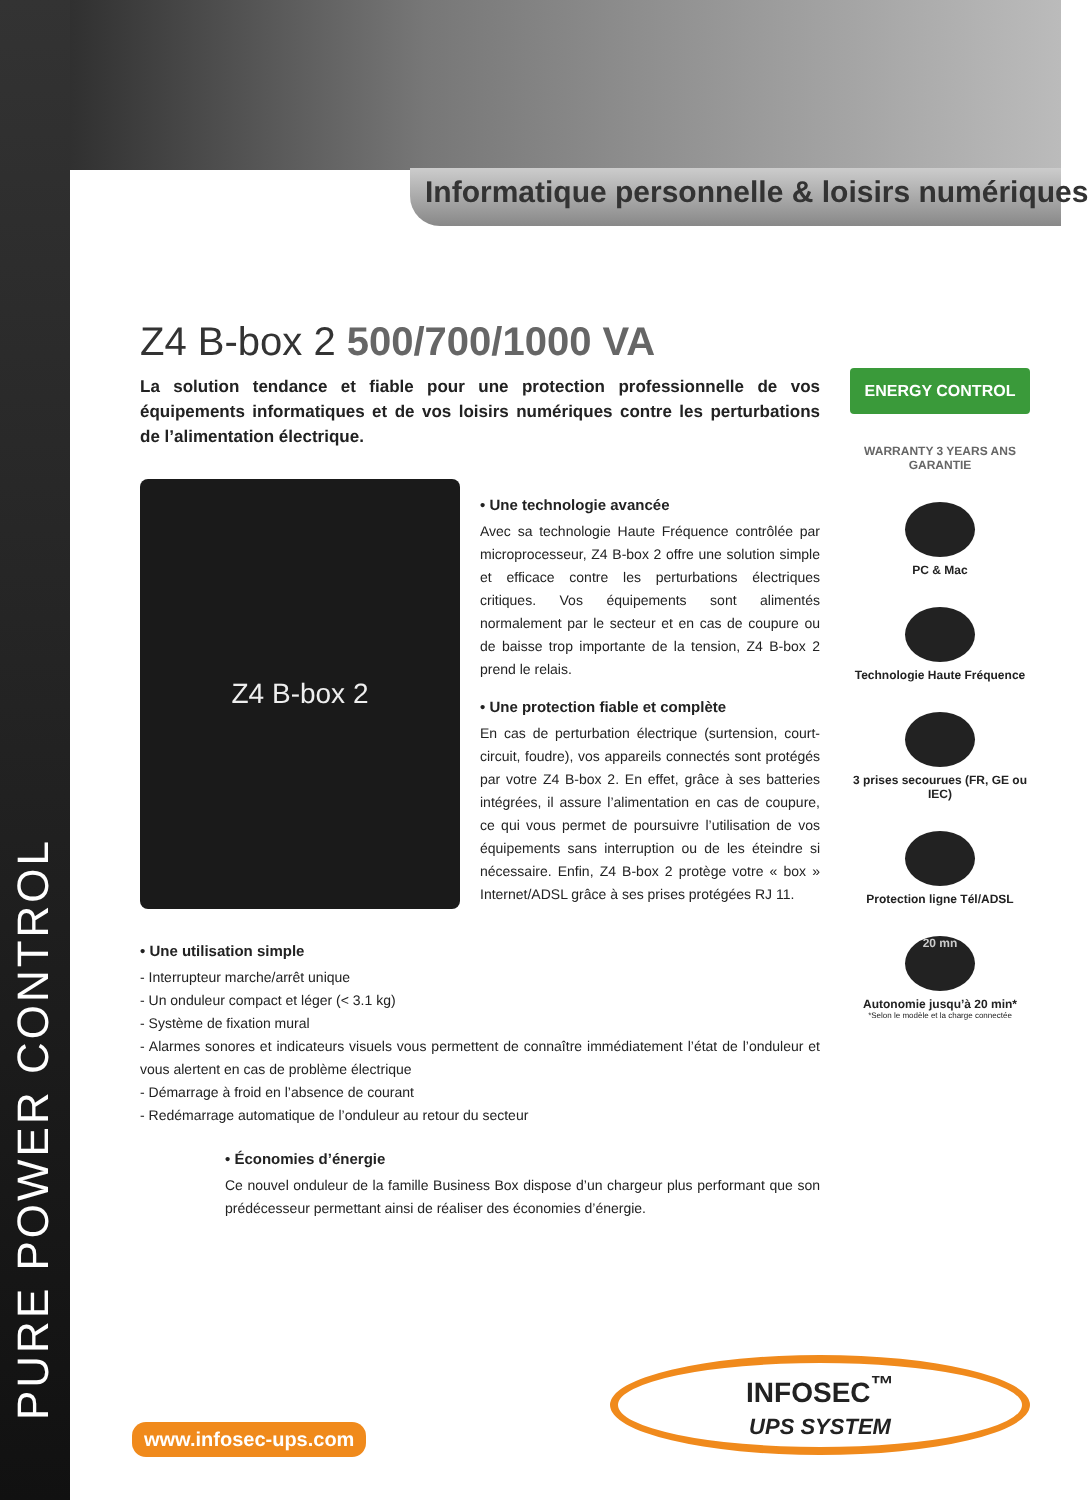PURE POWER CONTROL
Informatique personnelle & loisirs numériques
Z4 B-box 2 500/700/1000 VA
La solution tendance et fiable pour une protection professionnelle de vos équipements informatiques et de vos loisirs numériques contre les perturbations de l’alimentation électrique.
Z4 B-box 2
• Une technologie avancée
Avec sa technologie Haute Fréquence contrôlée par microprocesseur, Z4 B-box 2 offre une solution simple et efficace contre les perturbations électriques critiques. Vos équipements sont alimentés normalement par le secteur et en cas de coupure ou de baisse trop importante de la tension, Z4 B-box 2 prend le relais.
• Une protection fiable et complète
En cas de perturbation électrique (surtension, court-circuit, foudre), vos appareils connectés sont protégés par votre Z4 B-box 2. En effet, grâce à ses batteries intégrées, il assure l’alimentation en cas de coupure, ce qui vous permet de poursuivre l’utilisation de vos équipements sans interruption ou de les éteindre si nécessaire. Enfin, Z4 B-box 2 protège votre « box » Internet/ADSL grâce à ses prises protégées RJ 11.
• Une utilisation simple
- Interrupteur marche/arrêt unique
- Un onduleur compact et léger (< 3.1 kg)
- Système de fixation mural
- Alarmes sonores et indicateurs visuels vous permettent de connaître immédiatement l’état de l’onduleur et vous alertent en cas de problème électrique
- Démarrage à froid en l’absence de courant
- Redémarrage automatique de l’onduleur au retour du secteur
• Économies d’énergie
Ce nouvel onduleur de la famille Business Box dispose d’un chargeur plus performant que son prédécesseur permettant ainsi de réaliser des économies d’énergie.
ENERGY CONTROL
WARRANTY 3 YEARS ANS GARANTIE
PC & Mac
Technologie Haute Fréquence
3 prises secourues (FR, GE ou IEC)
Protection ligne Tél/ADSL
20 mn
Autonomie jusqu’à 20 min*
*Selon le modèle et la charge connectée
INFOSEC<sup>™</sup>
UPS SYSTEM
www.infosec-ups.com